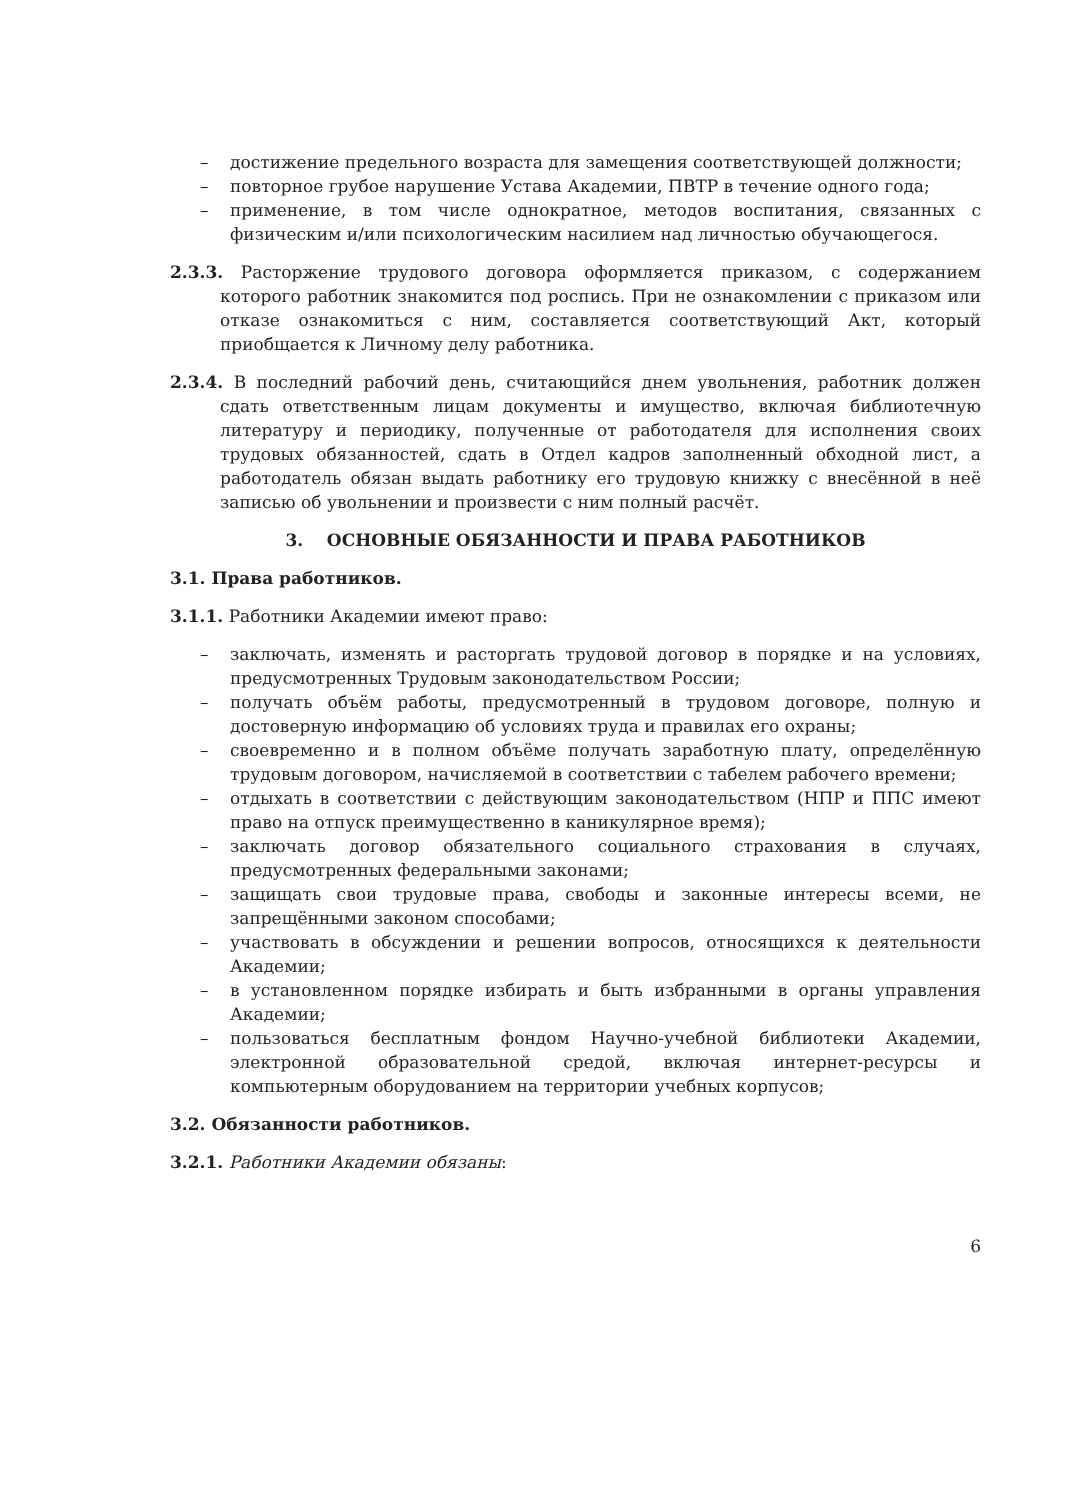– достижение предельного возраста для замещения соответствующей должности;
– повторное грубое нарушение Устава Академии, ПВТР в течение одного года;
– применение, в том числе однократное, методов воспитания, связанных с физическим и/или психологическим насилием над личностью обучающегося.
2.3.3. Расторжение трудового договора оформляется приказом, с содержанием которого работник знакомится под роспись. При не ознакомлении с приказом или отказе ознакомиться с ним, составляется соответствующий Акт, который приобщается к Личному делу работника.
2.3.4. В последний рабочий день, считающийся днем увольнения, работник должен сдать ответственным лицам документы и имущество, включая библиотечную литературу и периодику, полученные от работодателя для исполнения своих трудовых обязанностей, сдать в Отдел кадров заполненный обходной лист, а работодатель обязан выдать работнику его трудовую книжку с внесённой в неё записью об увольнении и произвести с ним полный расчёт.
3. ОСНОВНЫЕ ОБЯЗАННОСТИ И ПРАВА РАБОТНИКОВ
3.1. Права работников.
3.1.1. Работники Академии имеют право:
– заключать, изменять и расторгать трудовой договор в порядке и на условиях, предусмотренных Трудовым законодательством России;
– получать объём работы, предусмотренный в трудовом договоре, полную и достоверную информацию об условиях труда и правилах его охраны;
– своевременно и в полном объёме получать заработную плату, определённую трудовым договором, начисляемой в соответствии с табелем рабочего времени;
– отдыхать в соответствии с действующим законодательством (НПР и ППС имеют право на отпуск преимущественно в каникулярное время);
– заключать договор обязательного социального страхования в случаях, предусмотренных федеральными законами;
– защищать свои трудовые права, свободы и законные интересы всеми, не запрещёнными законом способами;
– участвовать в обсуждении и решении вопросов, относящихся к деятельности Академии;
– в установленном порядке избирать и быть избранными в органы управления Академии;
– пользоваться бесплатным фондом Научно-учебной библиотеки Академии, электронной образовательной средой, включая интернет-ресурсы и компьютерным оборудованием на территории учебных корпусов;
3.2. Обязанности работников.
3.2.1. Работники Академии обязаны:
6